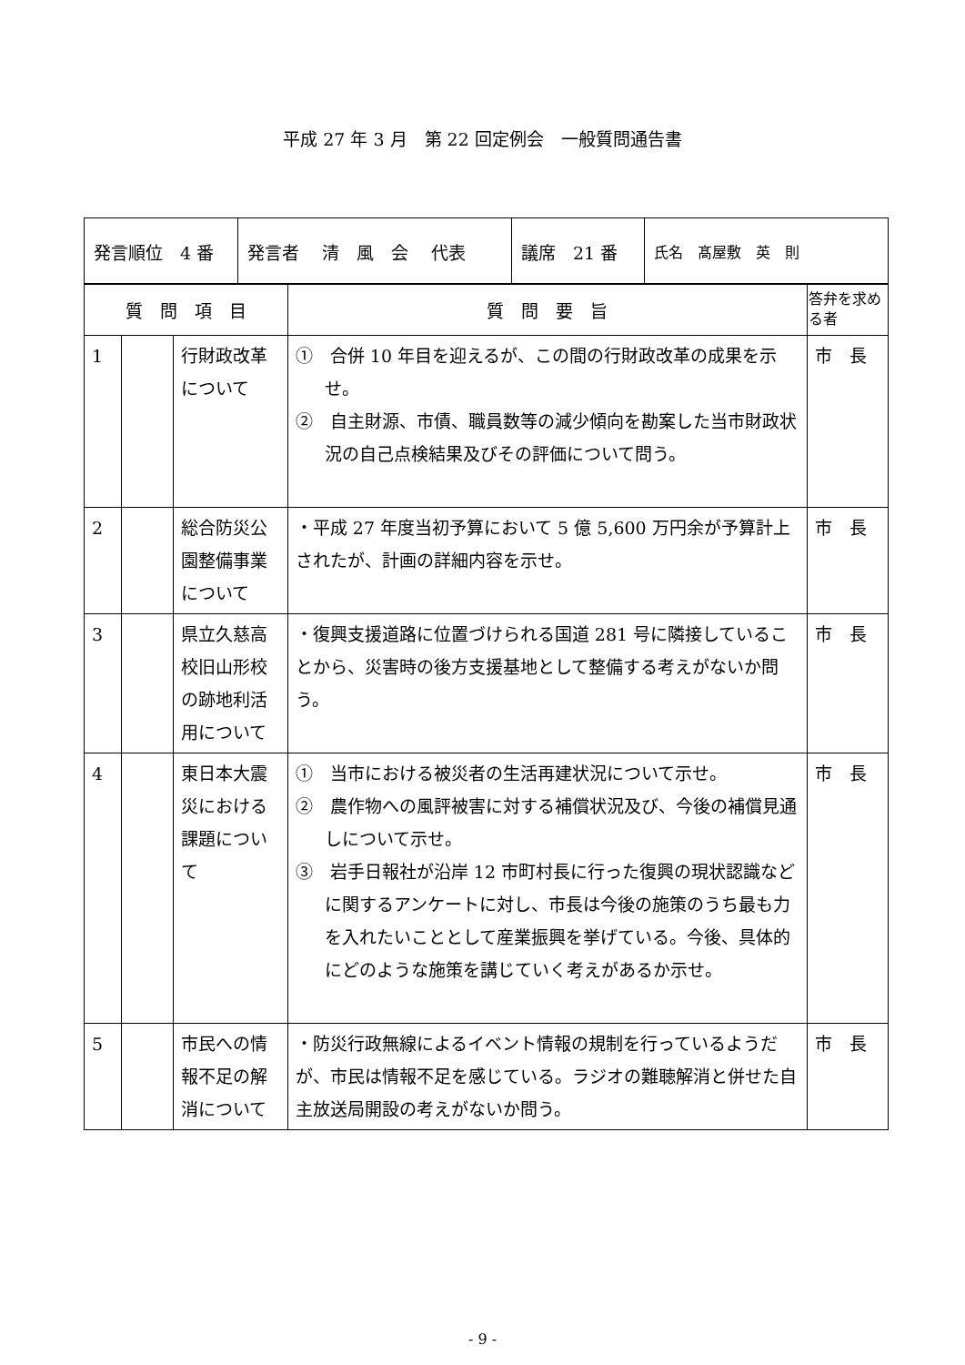平成 27 年 3 月　第 22 回定例会　一般質問通告書
| 発言順位 4 番 | 発言者 清 風 会 代表 | 議席 21 番 | 氏名 髙屋敷 英 則 |
| 質 問 項 目 | | | 質 問 要 旨 | 答弁を求める者 |
| --- | --- | --- | --- | --- |
| 1 | | 行財政改革について | ① 合併 10 年目を迎えるが、この間の行財政改革の成果を示せ。 ② 自主財源、市債、職員数等の減少傾向を勘案した当市財政状況の自己点検結果及びその評価について問う。 | 市 長 |
| 2 | | 総合防災公園整備事業について | ・平成 27 年度当初予算において 5 億 5,600 万円余が予算計上されたが、計画の詳細内容を示せ。 | 市 長 |
| 3 | | 県立久慈高校旧山形校の跡地利活用について | ・復興支援道路に位置づけられる国道 281 号に隣接していることから、災害時の後方支援基地として整備する考えがないか問う。 | 市 長 |
| 4 | | 東日本大震災における課題について | ① 当市における被災者の生活再建状況について示せ。 ② 農作物への風評被害に対する補償状況及び、今後の補償見通しについて示せ。 ③ 岩手日報社が沿岸 12 市町村長に行った復興の現状認識などに関するアンケートに対し、市長は今後の施策のうち最も力を入れたいこととして産業振興を挙げている。今後、具体的にどのような施策を講じていく考えがあるか示せ。 | 市 長 |
| 5 | | 市民への情報不足の解消について | ・防災行政無線によるイベント情報の規制を行っているようだが、市民は情報不足を感じている。ラジオの難聴解消と併せた自主放送局開設の考えがないか問う。 | 市 長 |
- 9 -